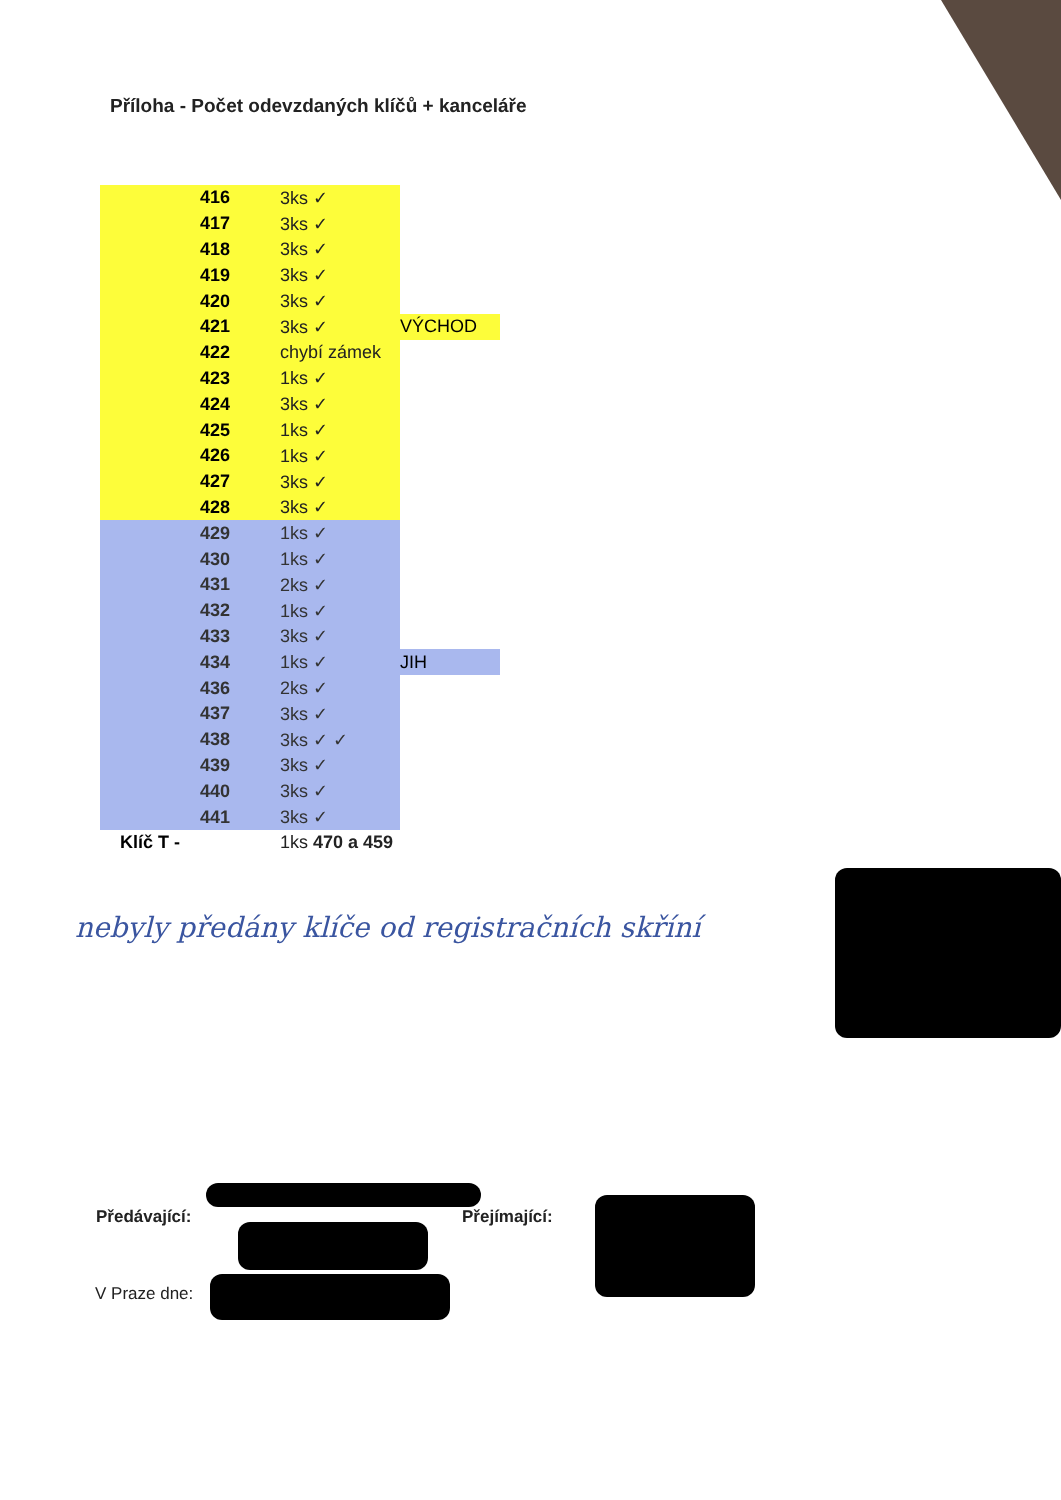Příloha - Počet odevzdaných klíčů + kanceláře
| 416 | 3ks ✓ | |
| 417 | 3ks ✓ | |
| 418 | 3ks ✓ | |
| 419 | 3ks ✓ | |
| 420 | 3ks ✓ | |
| 421 | 3ks ✓ | VÝCHOD |
| 422 | chybí zámek | |
| 423 | 1ks ✓ | |
| 424 | 3ks ✓ | |
| 425 | 1ks ✓ | |
| 426 | 1ks ✓ | |
| 427 | 3ks ✓ | |
| 428 | 3ks ✓ | |
| 429 | 1ks ✓ | |
| 430 | 1ks ✓ | |
| 431 | 2ks ✓ | |
| 432 | 1ks ✓ | |
| 433 | 3ks ✓ | |
| 434 | 1ks ✓ | JIH |
| 436 | 2ks ✓ | |
| 437 | 3ks ✓ | |
| 438 | 3ks ✓ ✓ | |
| 439 | 3ks ✓ | |
| 440 | 3ks ✓ | |
| 441 | 3ks ✓ | |
| Klíč T - | 1ks 470 a 459 | |
nebyly předány klíče od registračních skříní
Předávající: Přejímající:
V Praze dne: